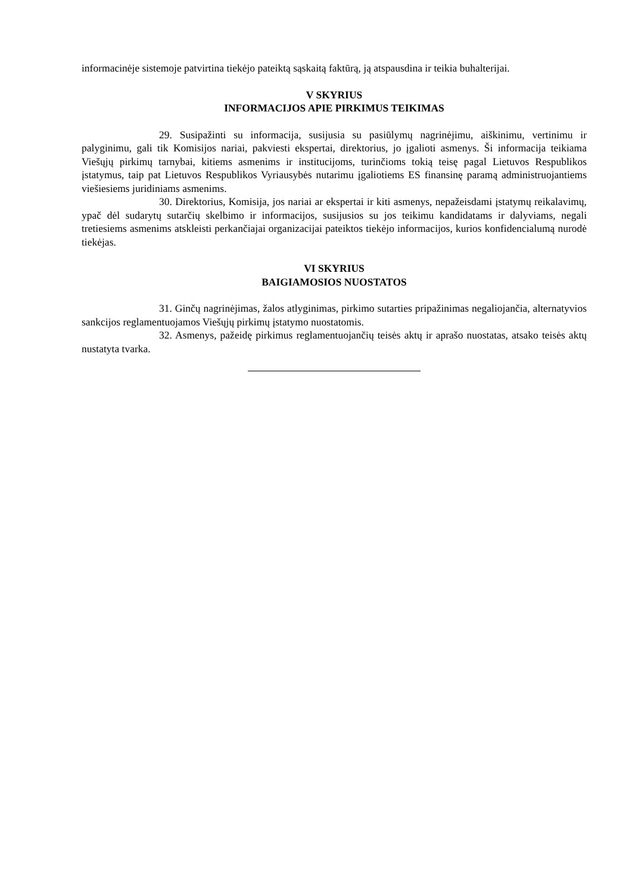informacinėje sistemoje patvirtina tiekėjo pateiktą sąskaitą faktūrą, ją atspausdina ir teikia buhalterijai.
V SKYRIUS
INFORMACIJOS APIE PIRKIMUS TEIKIMAS
29. Susipažinti su informacija, susijusia su pasiūlymų nagrinėjimu, aiškinimu, vertinimu ir palyginimu, gali tik Komisijos nariai, pakviesti ekspertai, direktorius, jo įgalioti asmenys. Ši informacija teikiama Viešųjų pirkimų tarnybai, kitiems asmenims ir institucijoms, turinčioms tokią teisę pagal Lietuvos Respublikos įstatymus, taip pat Lietuvos Respublikos Vyriausybės nutarimu įgaliotiems ES finansinę paramą administruojantiems viešiesiems juridiniams asmenims.
30. Direktorius, Komisija, jos nariai ar ekspertai ir kiti asmenys, nepažeisdami įstatymų reikalavimų, ypač dėl sudarytų sutarčių skelbimo ir informacijos, susijusios su jos teikimu kandidatams ir dalyviams, negali tretiesiems asmenims atskleisti perkančiajai organizacijai pateiktos tiekėjo informacijos, kurios konfidencialumą nurodė tiekėjas.
VI SKYRIUS
BAIGIAMOSIOS NUOSTATOS
31. Ginčų nagrinėjimas, žalos atlyginimas, pirkimo sutarties pripažinimas negaliojančia, alternatyvios sankcijos reglamentuojamos Viešųjų pirkimų įstatymo nuostatomis.
32. Asmenys, pažeidę pirkimus reglamentuojančių teisės aktų ir aprašo nuostatas, atsako teisės aktų nustatyta tvarka.